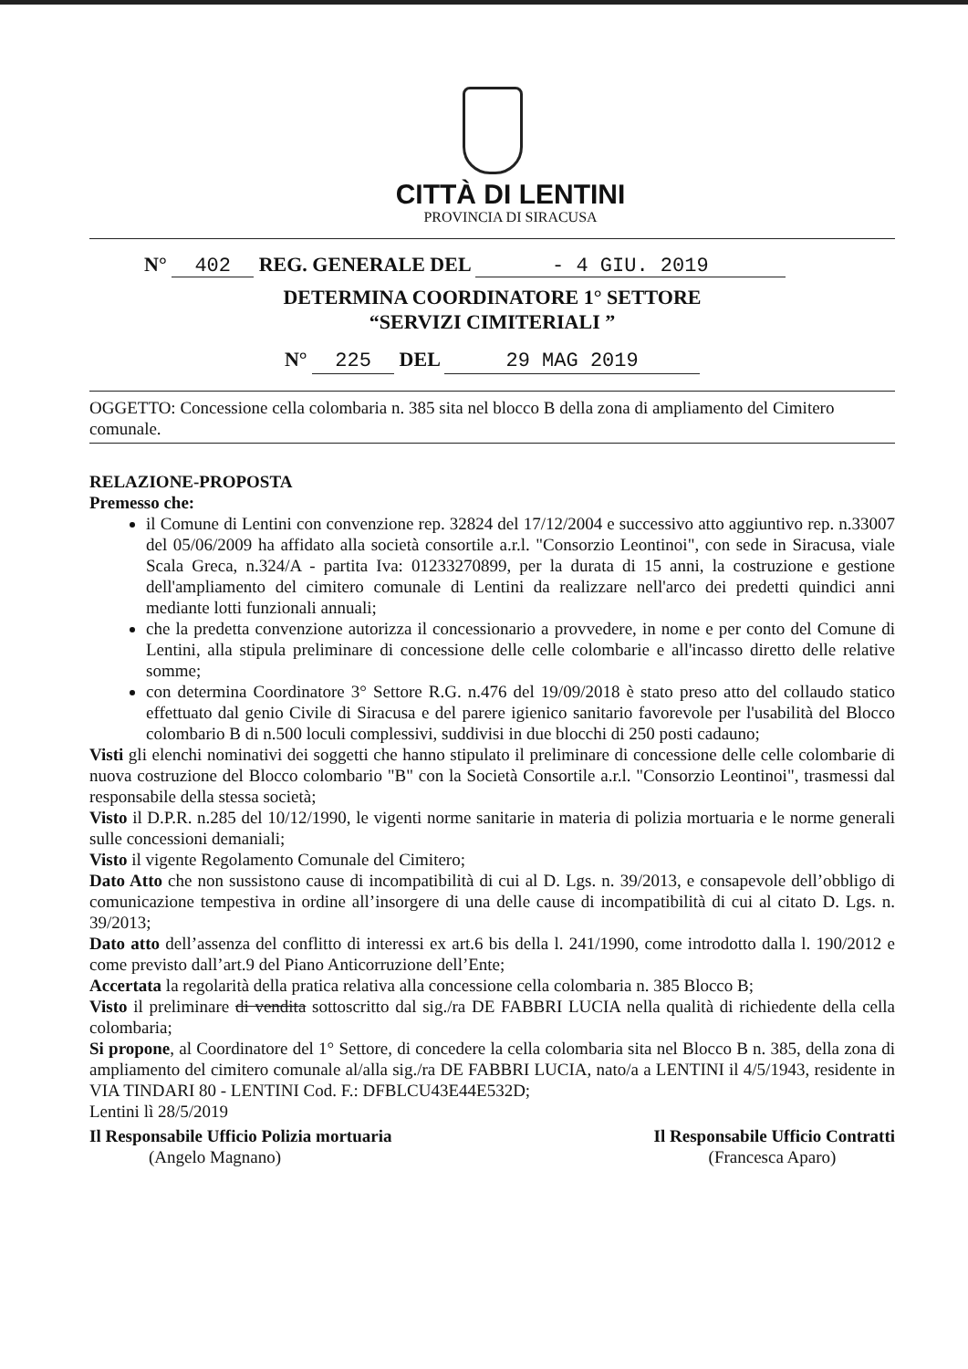CITTÀ DI LENTINI
PROVINCIA DI SIRACUSA
N° 402 REG. GENERALE DEL - 4 GIU. 2019
DETERMINA COORDINATORE 1° SETTORE
“SERVIZI CIMITERIALI ”
N° 225 DEL 29 MAG 2019
OGGETTO: Concessione cella colombaria n. 385 sita nel blocco B della zona di ampliamento del Cimitero comunale.
RELAZIONE-PROPOSTA
Premesso che:
il Comune di Lentini con convenzione rep. 32824 del 17/12/2004 e successivo atto aggiuntivo rep. n.33007 del 05/06/2009 ha affidato alla società consortile a.r.l. "Consorzio Leontinoi", con sede in Siracusa, viale Scala Greca, n.324/A - partita Iva: 01233270899, per la durata di 15 anni, la costruzione e gestione dell'ampliamento del cimitero comunale di Lentini da realizzare nell'arco dei predetti quindici anni mediante lotti funzionali annuali;
che la predetta convenzione autorizza il concessionario a provvedere, in nome e per conto del Comune di Lentini, alla stipula preliminare di concessione delle celle colombarie e all'incasso diretto delle relative somme;
con determina Coordinatore 3° Settore R.G. n.476 del 19/09/2018 è stato preso atto del collaudo statico effettuato dal genio Civile di Siracusa e del parere igienico sanitario favorevole per l'usabilità del Blocco colombario B di n.500 loculi complessivi, suddivisi in due blocchi di 250 posti cadauno;
Visti gli elenchi nominativi dei soggetti che hanno stipulato il preliminare di concessione delle celle colombarie di nuova costruzione del Blocco colombario "B" con la Società Consortile a.r.l. "Consorzio Leontinoi", trasmessi dal responsabile della stessa società;
Visto il D.P.R. n.285 del 10/12/1990, le vigenti norme sanitarie in materia di polizia mortuaria e le norme generali sulle concessioni demaniali;
Visto il vigente Regolamento Comunale del Cimitero;
Dato Atto che non sussistono cause di incompatibilità di cui al D. Lgs. n. 39/2013, e consapevole dell’obbligo di comunicazione tempestiva in ordine all’insorgere di una delle cause di incompatibilità di cui al citato D. Lgs. n. 39/2013;
Dato atto dell’assenza del conflitto di interessi ex art.6 bis della l. 241/1990, come introdotto dalla l. 190/2012 e come previsto dall’art.9 del Piano Anticorruzione dell’Ente;
Accertata la regolarità della pratica relativa alla concessione cella colombaria n. 385 Blocco B;
Visto il preliminare di vendita sottoscritto dal sig./ra DE FABBRI LUCIA nella qualità di richiedente della cella colombaria;
Si propone, al Coordinatore del 1° Settore, di concedere la cella colombaria sita nel Blocco B n. 385, della zona di ampliamento del cimitero comunale al/alla sig./ra DE FABBRI LUCIA, nato/a a LENTINI il 4/5/1943, residente in VIA TINDARI 80 - LENTINI Cod. F.: DFBLCU43E44E532D;
Lentini lì 28/5/2019
Il Responsabile Ufficio Polizia mortuaria
(Angelo Magnano)
Il Responsabile Ufficio Contratti
(Francesca Aparo)